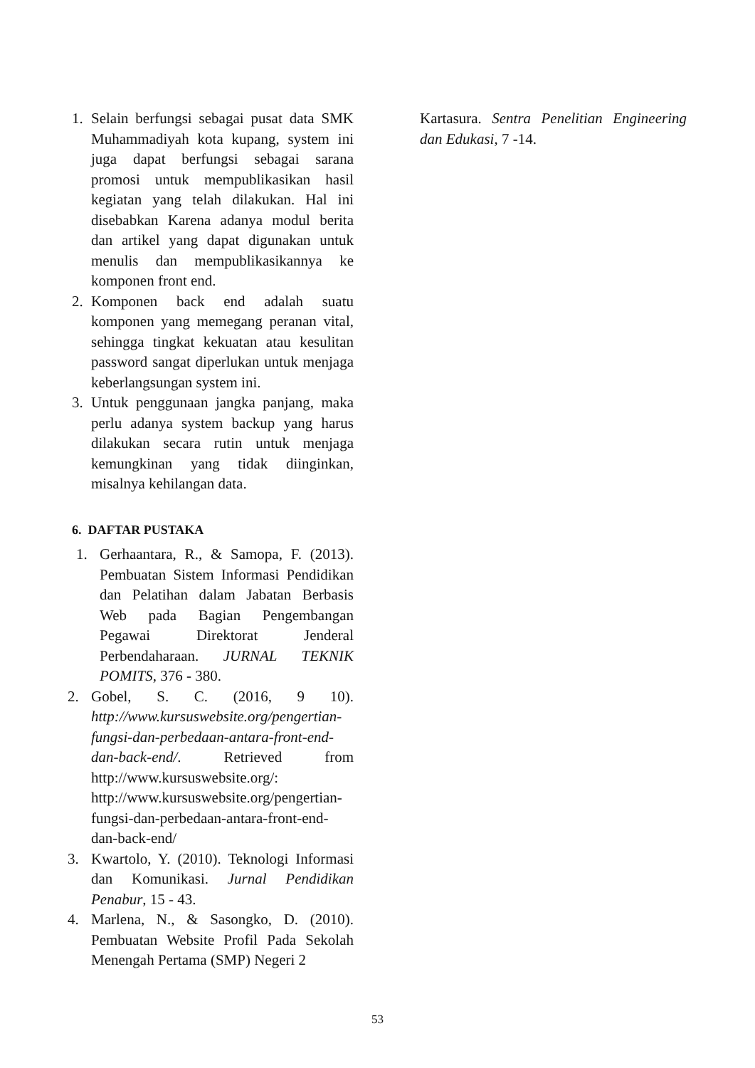1. Selain berfungsi sebagai pusat data SMK Muhammadiyah kota kupang, system ini juga dapat berfungsi sebagai sarana promosi untuk mempublikasikan hasil kegiatan yang telah dilakukan. Hal ini disebabkan Karena adanya modul berita dan artikel yang dapat digunakan untuk menulis dan mempublikasikannya ke komponen front end.
2. Komponen back end adalah suatu komponen yang memegang peranan vital, sehingga tingkat kekuatan atau kesulitan password sangat diperlukan untuk menjaga keberlangsungan system ini.
3. Untuk penggunaan jangka panjang, maka perlu adanya system backup yang harus dilakukan secara rutin untuk menjaga kemungkinan yang tidak diinginkan, misalnya kehilangan data.
6. DAFTAR PUSTAKA
1. Gerhaantara, R., & Samopa, F. (2013). Pembuatan Sistem Informasi Pendidikan dan Pelatihan dalam Jabatan Berbasis Web pada Bagian Pengembangan Pegawai Direktorat Jenderal Perbendaharaan. JURNAL TEKNIK POMITS, 376 - 380.
2. Gobel, S. C. (2016, 9 10). http://www.kursuswebsite.org/pengertian-fungsi-dan-perbedaan-antara-front-end-dan-back-end/. Retrieved from http://www.kursuswebsite.org/: http://www.kursuswebsite.org/pengertian-fungsi-dan-perbedaan-antara-front-end-dan-back-end/
3. Kwartolo, Y. (2010). Teknologi Informasi dan Komunikasi. Jurnal Pendidikan Penabur, 15 - 43.
4. Marlena, N., & Sasongko, D. (2010). Pembuatan Website Profil Pada Sekolah Menengah Pertama (SMP) Negeri 2
Kartasura. Sentra Penelitian Engineering dan Edukasi, 7 -14.
53